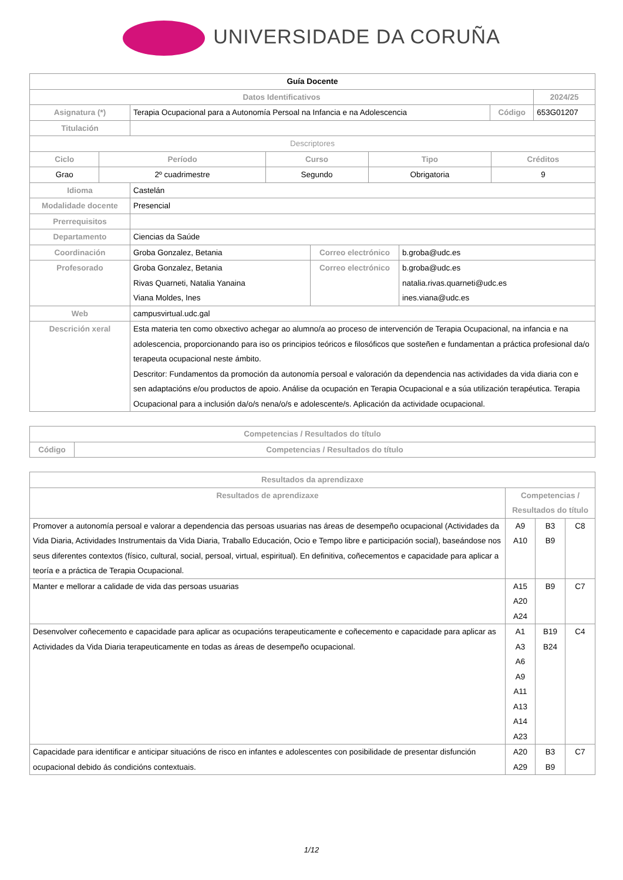UNIVERSIDADE DA CORUÑA
| Guía Docente | | | | |
| Datos Identificativos | | | | 2024/25 |
| Asignatura (*) | Terapia Ocupacional para a Autonomía Persoal na Infancia e na Adolescencia | Código | 653G01207 | |
| Titulación | | | | |
| Descriptores | | | | |
| Ciclo | Período | Curso | Tipo | Créditos |
| --- | --- | --- | --- | --- |
| Grao | 2º cuadrimestre | Segundo | Obrigatoria | 9 |
| Idioma | Castelán | | |
| Modalidade docente | Presencial | | |
| Prerrequisitos | | | |
| Departamento | Ciencias da Saúde | | |
| Coordinación | Groba Gonzalez, Betania | Correo electrónico | b.groba@udc.es |
| Profesorado | Groba Gonzalez, Betania Rivas Quarneti, Natalia Yanaina Viana Moldes, Ines | Correo electrónico | b.groba@udc.es natalia.rivas.quarneti@udc.es ines.viana@udc.es |
| Web | campusvirtual.udc.gal | | |
| Descrición xeral | Esta materia ten como obxectivo achegar ao alumno/a ao proceso de intervención de Terapia Ocupacional, na infancia e na adolescencia, proporcionando para iso os principios teóricos e filosóficos que sosteñen e fundamentan a práctica profesional da/o terapeuta ocupacional neste ámbito. Descritor: Fundamentos da promoción da autonomía persoal e valoración da dependencia nas actividades da vida diaria con e sen adaptacións e/ou productos de apoio. Análise da ocupación en Terapia Ocupacional e a súa utilización terapéutica. Terapia Ocupacional para a inclusión da/o/s nena/o/s e adolescente/s. Aplicación da actividade ocupacional. | | |
| Competencias / Resultados do título | |
| --- | --- |
| Código | Competencias / Resultados do título |
| Resultados da aprendizaxe | | | |
| --- | --- | --- | --- |
| Resultados de aprendizaxe | Competencias / Resultados do título | | |
| Promover a autonomía persoal e valorar a dependencia das persoas usuarias nas áreas de desempeño ocupacional (Actividades da Vida Diaria, Actividades Instrumentais da Vida Diaria, Traballo Educación, Ocio e Tempo libre e participación social), baseándose nos seus diferentes contextos (físico, cultural, social, persoal, virtual, espiritual). En definitiva, coñecementos e capacidade para aplicar a teoría e a práctica de Terapia Ocupacional. | A9 A10 | B3 B9 | C8 |
| Manter e mellorar a calidade de vida das persoas usuarias | A15 A20 A24 | B9 | C7 |
| Desenvolver coñecemento e capacidade para aplicar as ocupacións terapeuticamente e coñecemento e capacidade para aplicar as Actividades da Vida Diaria terapeuticamente en todas as áreas de desempeño ocupacional. | A1 A3 A6 A9 A11 A13 A14 A23 | B19 B24 | C4 |
| Capacidade para identificar e anticipar situacións de risco en infantes e adolescentes con posibilidade de presentar disfunción ocupacional debido ás condicións contextuais. | A20 A29 | B3 B9 | C7 |
1/12